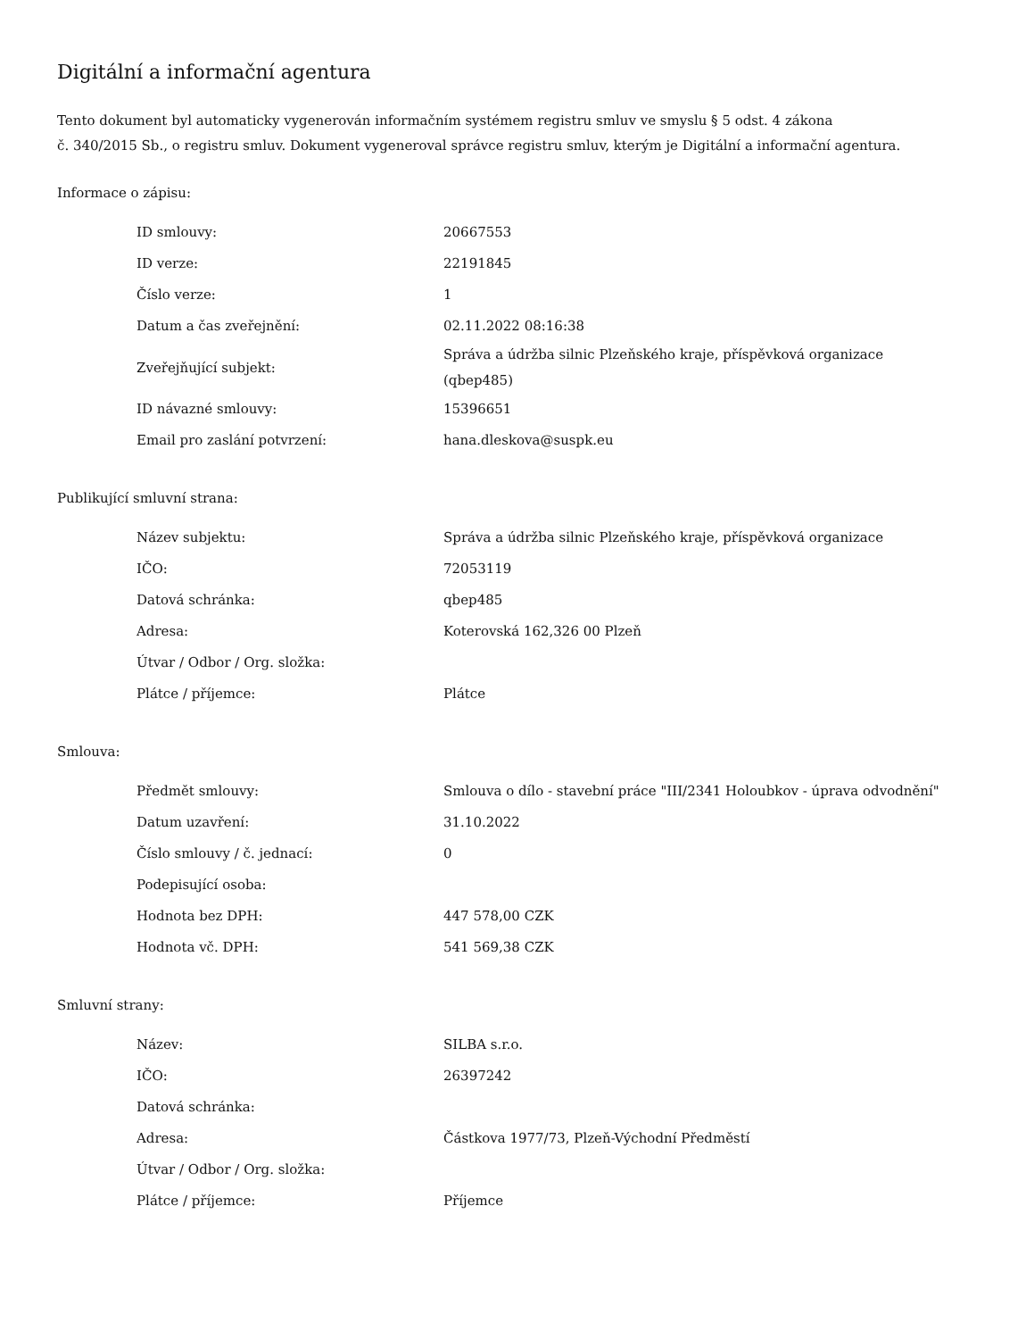Digitální a informační agentura
Tento dokument byl automaticky vygenerován informačním systémem registru smluv ve smyslu § 5 odst. 4 zákona
č. 340/2015 Sb., o registru smluv. Dokument vygeneroval správce registru smluv, kterým je Digitální a informační agentura.
Informace o zápisu:
| ID smlouvy: | 20667553 |
| ID verze: | 22191845 |
| Číslo verze: | 1 |
| Datum a čas zveřejnění: | 02.11.2022 08:16:38 |
| Zveřejňující subjekt: | Správa a údržba silnic Plzeňského kraje, příspěvková organizace (qbep485) |
| ID návazné smlouvy: | 15396651 |
| Email pro zaslání potvrzení: | hana.dleskova@suspk.eu |
Publikující smluvní strana:
| Název subjektu: | Správa a údržba silnic Plzeňského kraje, příspěvková organizace |
| IČO: | 72053119 |
| Datová schránka: | qbep485 |
| Adresa: | Koterovská 162,326 00 Plzeň |
| Útvar / Odbor / Org. složka: | |
| Plátce / příjemce: | Plátce |
Smlouva:
| Předmět smlouvy: | Smlouva o dílo - stavební práce "III/2341 Holoubkov - úprava odvodnění" |
| Datum uzavření: | 31.10.2022 |
| Číslo smlouvy / č. jednací: | 0 |
| Podepisující osoba: | |
| Hodnota bez DPH: | 447 578,00 CZK |
| Hodnota vč. DPH: | 541 569,38 CZK |
Smluvní strany:
| Název: | SILBA s.r.o. |
| IČO: | 26397242 |
| Datová schránka: | |
| Adresa: | Částkova 1977/73, Plzeň-Východní Předměstí |
| Útvar / Odbor / Org. složka: | |
| Plátce / příjemce: | Příjemce |